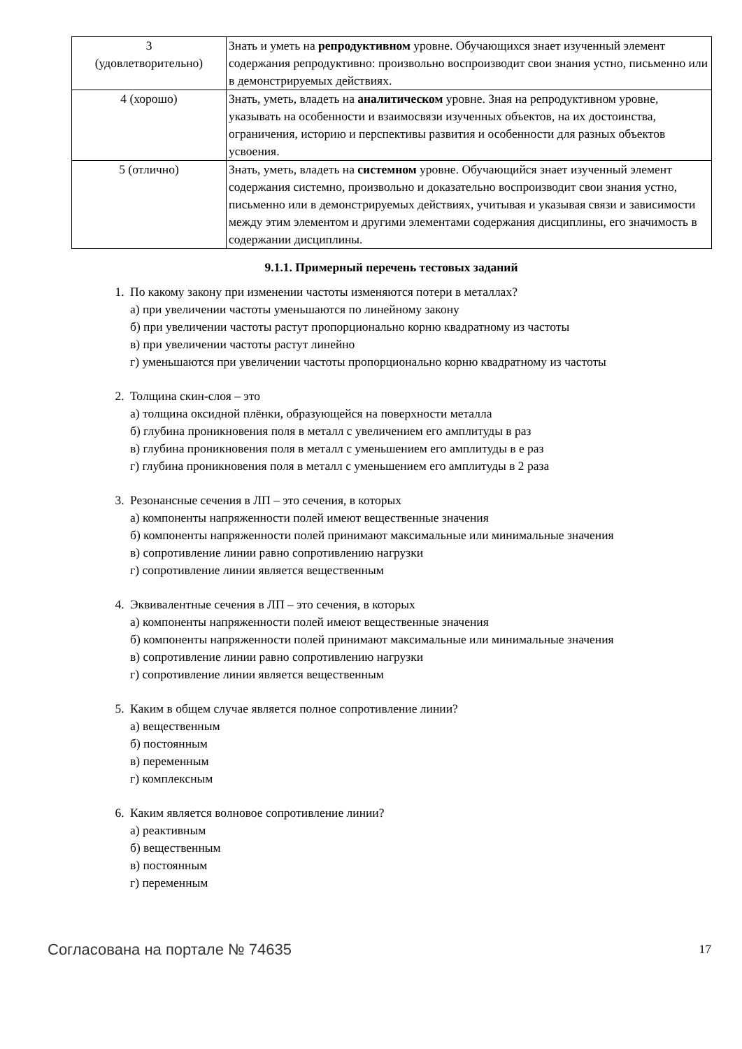| 3 (удовлетворительно) | Знать и уметь на репродуктивном уровне. Обучающихся знает изученный элемент содержания репродуктивно: произвольно воспроизводит свои знания устно, письменно или в демонстрируемых действиях. |
| 4 (хорошо) | Знать, уметь, владеть на аналитическом уровне. Зная на репродуктивном уровне, указывать на особенности и взаимосвязи изученных объектов, на их достоинства, ограничения, историю и перспективы развития и особенности для разных объектов усвоения. |
| 5 (отлично) | Знать, уметь, владеть на системном уровне. Обучающийся знает изученный элемент содержания системно, произвольно и доказательно воспроизводит свои знания устно, письменно или в демонстрируемых действиях, учитывая и указывая связи и зависимости между этим элементом и другими элементами содержания дисциплины, его значимость в содержании дисциплины. |
9.1.1. Примерный перечень тестовых заданий
1. По какому закону при изменении частоты изменяются потери в металлах?
а) при увеличении частоты уменьшаются по линейному закону
б) при увеличении частоты растут пропорционально корню квадратному из частоты
в) при увеличении частоты растут линейно
г) уменьшаются при увеличении частоты пропорционально корню квадратному из частоты
2. Толщина скин-слоя – это
а) толщина оксидной плёнки, образующейся на поверхности металла
б) глубина проникновения поля в металл с увеличением его амплитуды в раз
в) глубина проникновения поля в металл с уменьшением его амплитуды в е раз
г) глубина проникновения поля в металл с уменьшением его амплитуды в 2 раза
3. Резонансные сечения в ЛП – это сечения, в которых
а) компоненты напряженности полей имеют вещественные значения
б) компоненты напряженности полей принимают максимальные или минимальные значения
в) сопротивление линии равно сопротивлению нагрузки
г) сопротивление линии является вещественным
4. Эквивалентные сечения в ЛП – это сечения, в которых
а) компоненты напряженности полей имеют вещественные значения
б) компоненты напряженности полей принимают максимальные или минимальные значения
в) сопротивление линии равно сопротивлению нагрузки
г) сопротивление линии является вещественным
5. Каким в общем случае является полное сопротивление линии?
а) вещественным
б) постоянным
в) переменным
г) комплексным
6. Каким является волновое сопротивление линии?
а) реактивным
б) вещественным
в) постоянным
г) переменным
Согласована на портале № 74635 17